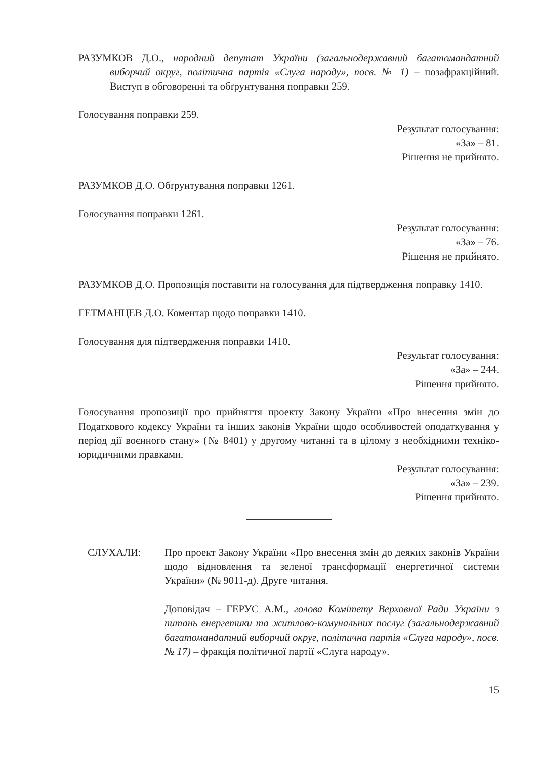РАЗУМКОВ Д.О., народний депутат України (загальнодержавний багатомандатний виборчий округ, політична партія «Слуга народу», посв. № 1) – позафракційний. Виступ в обговоренні та обґрунтування поправки 259.
Голосування поправки 259.
Результат голосування:
«За» – 81.
Рішення не прийнято.
РАЗУМКОВ Д.О. Обґрунтування поправки 1261.
Голосування поправки 1261.
Результат голосування:
«За» – 76.
Рішення не прийнято.
РАЗУМКОВ Д.О. Пропозиція поставити на голосування для підтвердження поправку 1410.
ГЕТМАНЦЕВ Д.О. Коментар щодо поправки 1410.
Голосування для підтвердження поправки 1410.
Результат голосування:
«За» – 244.
Рішення прийнято.
Голосування пропозиції про прийняття проекту Закону України «Про внесення змін до Податкового кодексу України та інших законів України щодо особливостей оподаткування у період дії воєнного стану» (№ 8401) у другому читанні та в цілому з необхідними техніко-юридичними правками.
Результат голосування:
«За» – 239.
Рішення прийнято.
СЛУХАЛИ: Про проект Закону України «Про внесення змін до деяких законів України щодо відновлення та зеленої трансформації енергетичної системи України» (№ 9011-д). Друге читання.
Доповідач – ГЕРУС А.М., голова Комітету Верховної Ради України з питань енергетики та житлово-комунальних послуг (загальнодержавний багатомандатний виборчий округ, політична партія «Слуга народу», посв. № 17) – фракція політичної партії «Слуга народу».
15